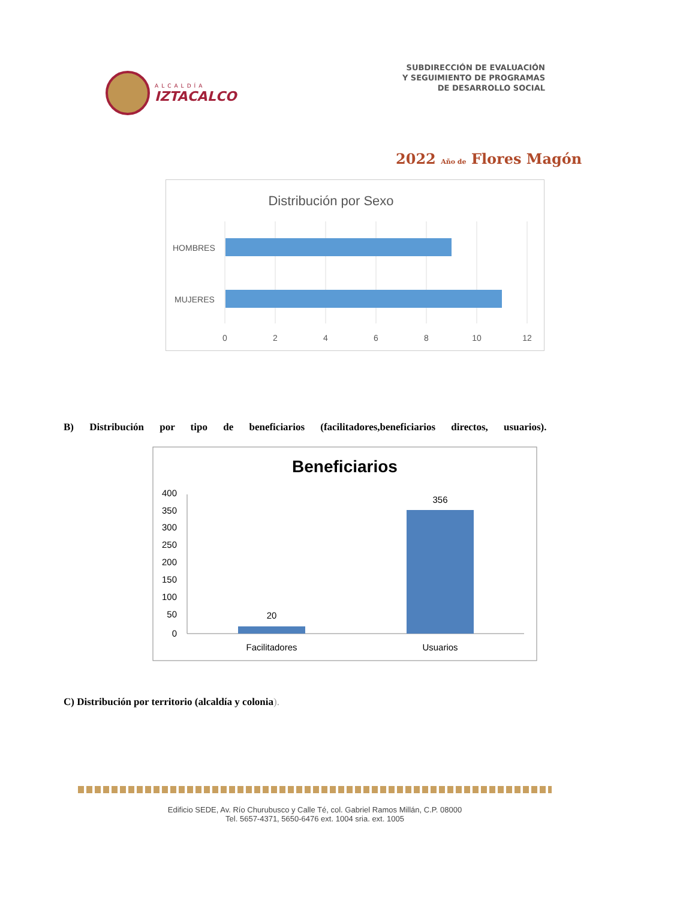ALCALDÍA
IZTACALCO
SUBDIRECCIÓN DE EVALUACIÓN
Y SEGUIMIENTO DE PROGRAMAS
DE DESARROLLO SOCIAL
2022 Año de Flores Magón
Distribución por Sexo
HOMBRES
MUJERES
0
2
4
6
8
10
12
B) Distribución por tipo de beneficiarios (facilitadores,beneficiarios directos, usuarios).
Beneficiarios
400
350
300
250
200
150
100
50
0
20
356
Facilitadores
Usuarios
C) Distribución por territorio (alcaldía y colonia).
Edificio SEDE, Av. Río Churubusco y Calle Té, col. Gabriel Ramos Millán, C.P. 08000
Tel. 5657-4371, 5650-6476 ext. 1004 sria. ext. 1005